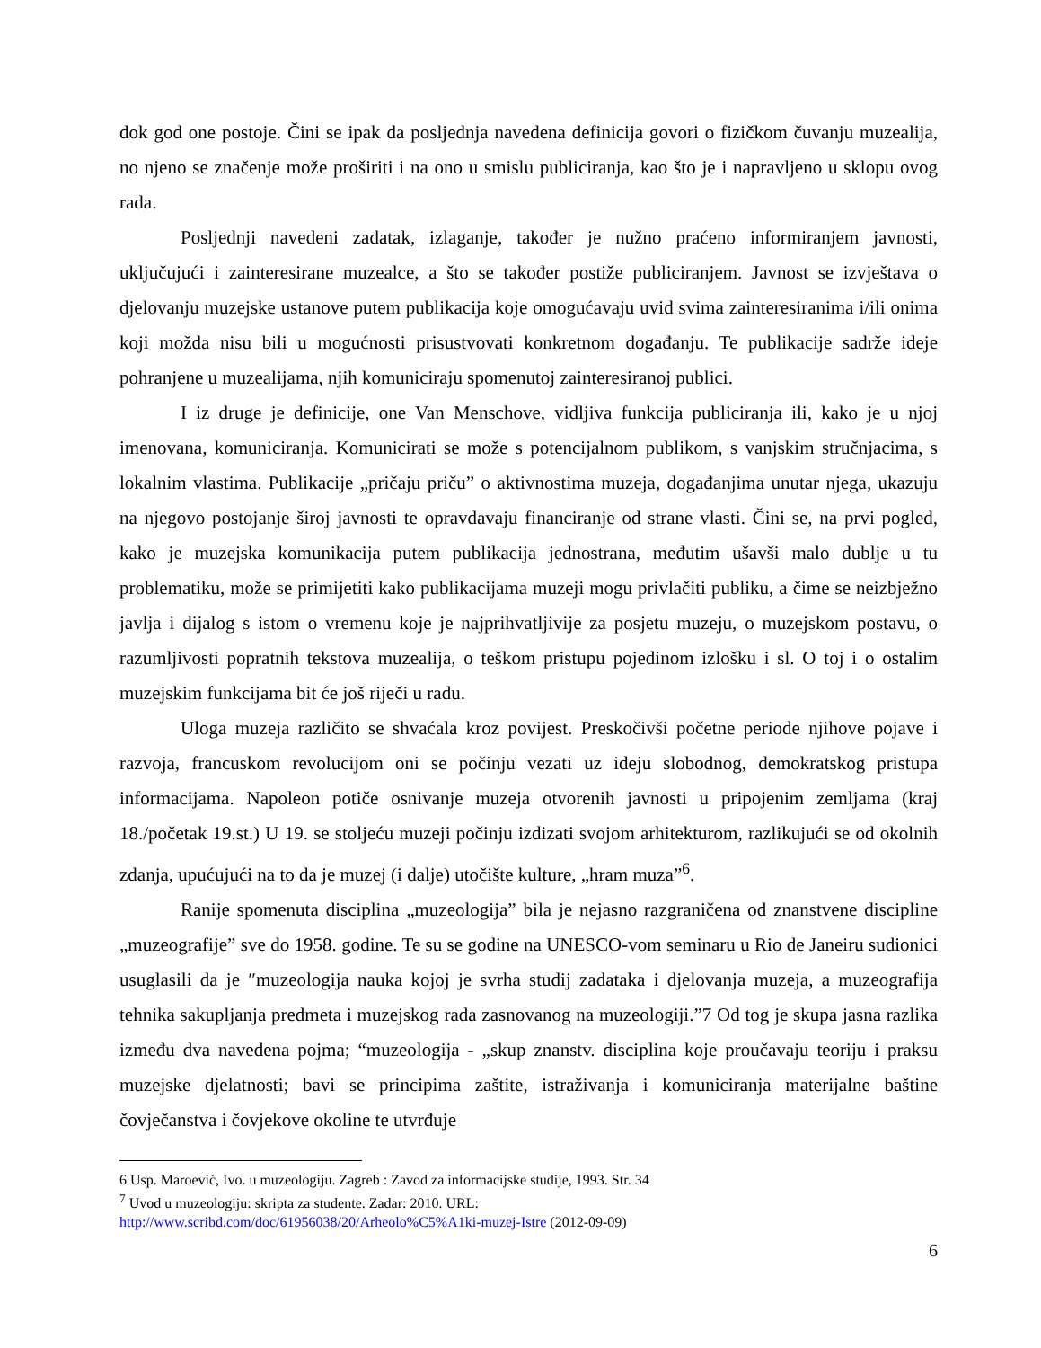dok god one postoje. Čini se ipak da posljednja navedena definicija govori o fizičkom čuvanju muzealija, no njeno se značenje može proširiti i na ono u smislu publiciranja, kao što je i napravljeno u sklopu ovog rada.
Posljednji navedeni zadatak, izlaganje, također je nužno praćeno informiranjem javnosti, uključujući i zainteresirane muzealce, a što se također postiže publiciranjem. Javnost se izvještava o djelovanju muzejske ustanove putem publikacija koje omogućavaju uvid svima zainteresiranima i/ili onima koji možda nisu bili u mogućnosti prisustvovati konkretnom događanju. Te publikacije sadrže ideje pohranjene u muzealijama, njih komuniciraju spomenutoj zainteresiranoj publici.
I iz druge je definicije, one Van Menschove, vidljiva funkcija publiciranja ili, kako je u njoj imenovana, komuniciranja. Komunicirati se može s potencijalnom publikom, s vanjskim stručnjacima, s lokalnim vlastima. Publikacije „pričaju priču” o aktivnostima muzeja, događanjima unutar njega, ukazuju na njegovo postojanje široj javnosti te opravdavaju financiranje od strane vlasti. Čini se, na prvi pogled, kako je muzejska komunikacija putem publikacija jednostrana, međutim ušavši malo dublje u tu problematiku, može se primijetiti kako publikacijama muzeji mogu privlačiti publiku, a čime se neizbježno javlja i dijalog s istom o vremenu koje je najprihvatljivije za posjetu muzeju, o muzejskom postavu, o razumljivosti popratnih tekstova muzealija, o teškom pristupu pojedinom izlošku i sl. O toj i o ostalim muzejskim funkcijama bit će još riječi u radu.
Uloga muzeja različito se shvaćala kroz povijest. Preskočivši početne periode njihove pojave i razvoja, francuskom revolucijom oni se počinju vezati uz ideju slobodnog, demokratskog pristupa informacijama. Napoleon potiče osnivanje muzeja otvorenih javnosti u pripojenim zemljama (kraj 18./početak 19.st.) U 19. se stoljeću muzeji počinju izdizati svojom arhitekturom, razlikujući se od okolnih zdanja, upućujući na to da je muzej (i dalje) utočište kulture, „hram muza”<sup>6</sup>.
Ranije spomenuta disciplina „muzeologija” bila je nejasno razgraničena od znanstvene discipline „muzeografije” sve do 1958. godine. Te su se godine na UNESCO-vom seminaru u Rio de Janeiru sudionici usuglasili da je ″muzeologija nauka kojoj je svrha studij zadataka i djelovanja muzeja, a muzeografija tehnika sakupljanja predmeta i muzejskog rada zasnovanog na muzeologiji.”7 Od tog je skupa jasna razlika između dva navedena pojma; “muzeologija - „skup znanstv. disciplina koje proučavaju teoriju i praksu muzejske djelatnosti; bavi se principima zaštite, istraživanja i komuniciranja materijalne baštine čovječanstva i čovjekove okoline te utvrđuje
6 Usp. Maroević, Ivo. u muzeologiju. Zagreb : Zavod za informacijske studije, 1993. Str. 34
<sup>7</sup> Uvod u muzeologiju: skripta za studente. Zadar: 2010. URL:
http://www.scribd.com/doc/61956038/20/Arheolo%C5%A1ki-muzej-Istre (2012-09-09)
6